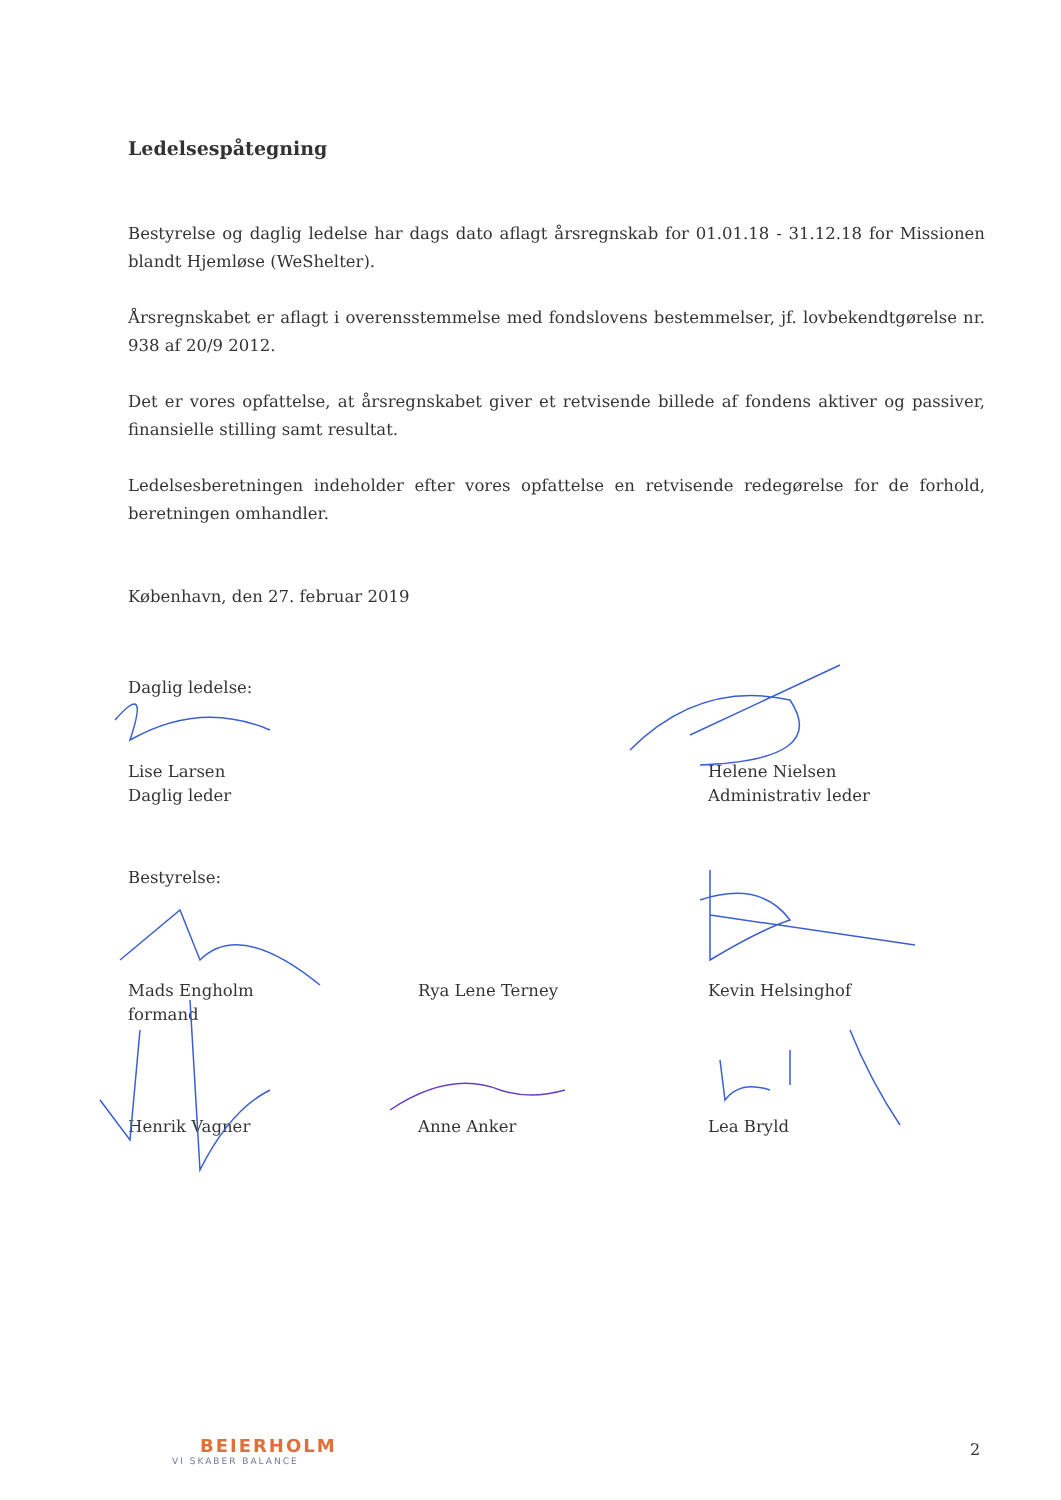Ledelsespåtegning
Bestyrelse og daglig ledelse har dags dato aflagt årsregnskab for 01.01.18 - 31.12.18 for Missionen blandt Hjemløse (WeShelter).
Årsregnskabet er aflagt i overensstemmelse med fondslovens bestemmelser, jf. lovbekendtgørelse nr. 938 af 20/9 2012.
Det er vores opfattelse, at årsregnskabet giver et retvisende billede af fondens aktiver og passiver, finansielle stilling samt resultat.
Ledelsesberetningen indeholder efter vores opfattelse en retvisende redegørelse for de forhold, beretningen omhandler.
København, den 27. februar 2019
Daglig ledelse:
Lise Larsen
Daglig leder
Helene Nielsen
Administrativ leder
Bestyrelse:
Mads Engholm
formand
Rya Lene Terney
Kevin Helsinghof
Henrik Vagner
Anne Anker
Lea Bryld
BEIERHOLM
VI SKABER BALANCE
2